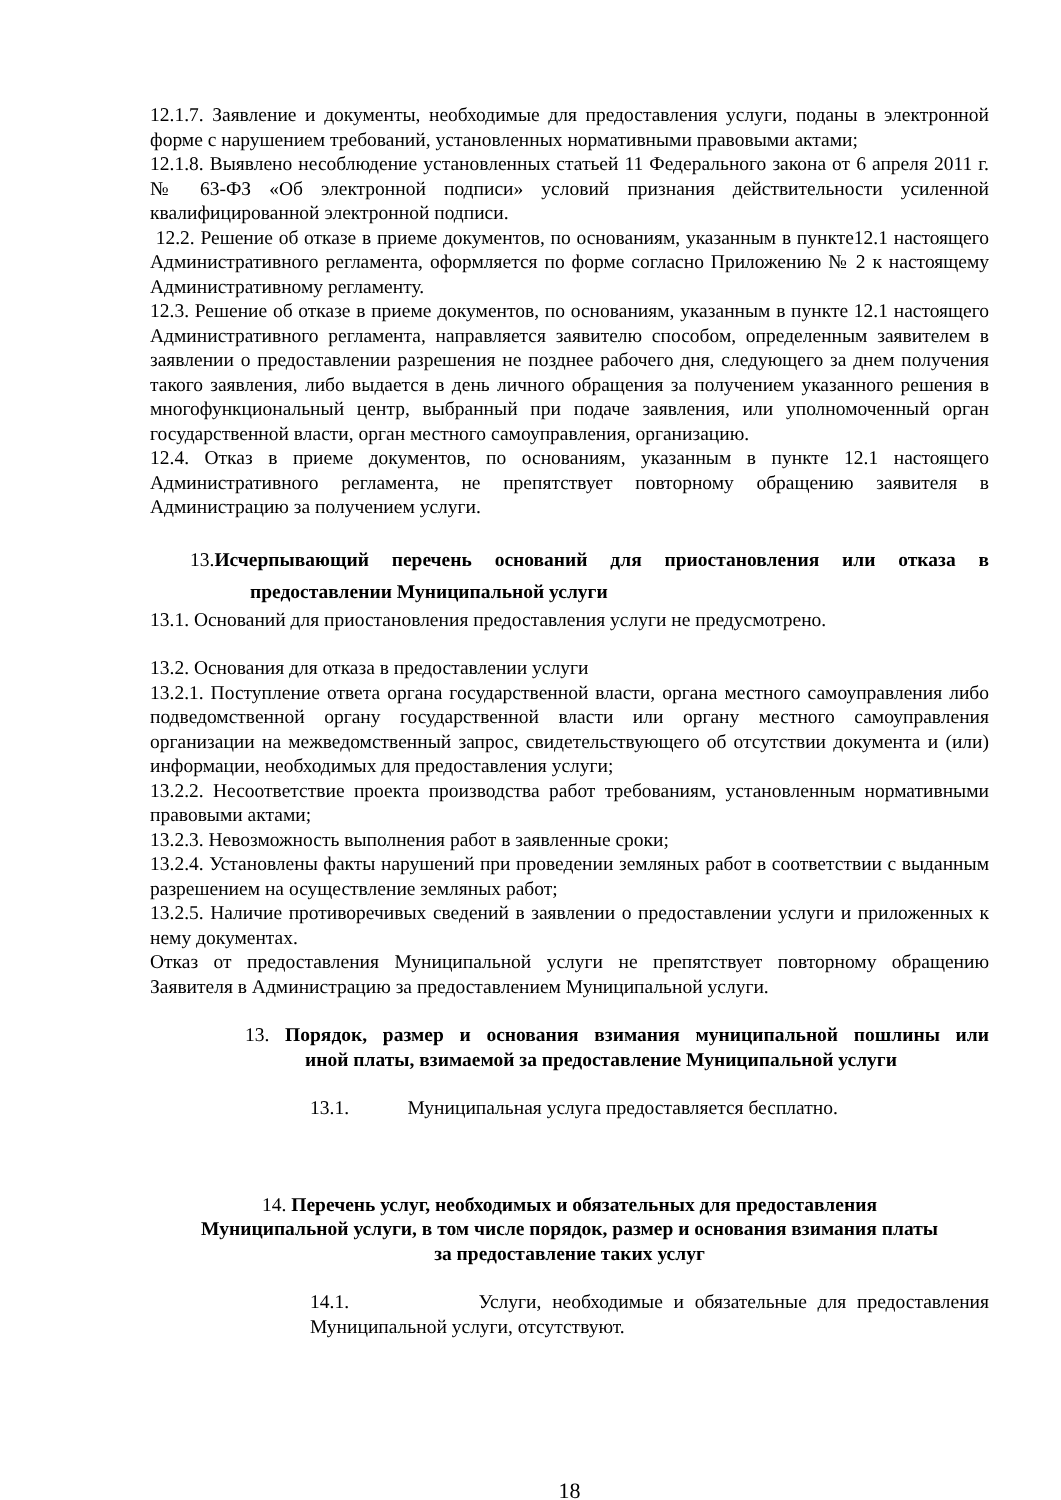12.1.7. Заявление и документы, необходимые для предоставления услуги, поданы в электронной форме с нарушением требований, установленных нормативными правовыми актами;
12.1.8. Выявлено несоблюдение установленных статьей 11 Федерального закона от 6 апреля 2011 г. № 63-ФЗ «Об электронной подписи» условий признания действительности усиленной квалифицированной электронной подписи.
12.2. Решение об отказе в приеме документов, по основаниям, указанным в пункте12.1 настоящего Административного регламента, оформляется по форме согласно Приложению № 2 к настоящему Административному регламенту.
12.3. Решение об отказе в приеме документов, по основаниям, указанным в пункте 12.1 настоящего Административного регламента, направляется заявителю способом, определенным заявителем в заявлении о предоставлении разрешения не позднее рабочего дня, следующего за днем получения такого заявления, либо выдается в день личного обращения за получением указанного решения в многофункциональный центр, выбранный при подаче заявления, или уполномоченный орган государственной власти, орган местного самоуправления, организацию.
12.4. Отказ в приеме документов, по основаниям, указанным в пункте 12.1 настоящего Административного регламента, не препятствует повторному обращению заявителя в Администрацию за получением услуги.
13.Исчерпывающий перечень оснований для приостановления или отказа в предоставлении Муниципальной услуги
13.1. Оснований для приостановления предоставления услуги не предусмотрено.
13.2. Основания для отказа в предоставлении услуги
13.2.1. Поступление ответа органа государственной власти, органа местного самоуправления либо подведомственной органу государственной власти или органу местного самоуправления организации на межведомственный запрос, свидетельствующего об отсутствии документа и (или) информации, необходимых для предоставления услуги;
13.2.2. Несоответствие проекта производства работ требованиям, установленным нормативными правовыми актами;
13.2.3. Невозможность выполнения работ в заявленные сроки;
13.2.4. Установлены факты нарушений при проведении земляных работ в соответствии с выданным разрешением на осуществление земляных работ;
13.2.5. Наличие противоречивых сведений в заявлении о предоставлении услуги и приложенных к нему документах.
Отказ от предоставления Муниципальной услуги не препятствует повторному обращению Заявителя в Администрацию за предоставлением Муниципальной услуги.
13. Порядок, размер и основания взимания муниципальной пошлины или иной платы, взимаемой за предоставление Муниципальной услуги
13.1. Муниципальная услуга предоставляется бесплатно.
14. Перечень услуг, необходимых и обязательных для предоставления
Муниципальной услуги, в том числе порядок, размер и основания взимания платы
за предоставление таких услуг
14.1. Услуги, необходимые и обязательные для предоставления Муниципальной услуги, отсутствуют.
18